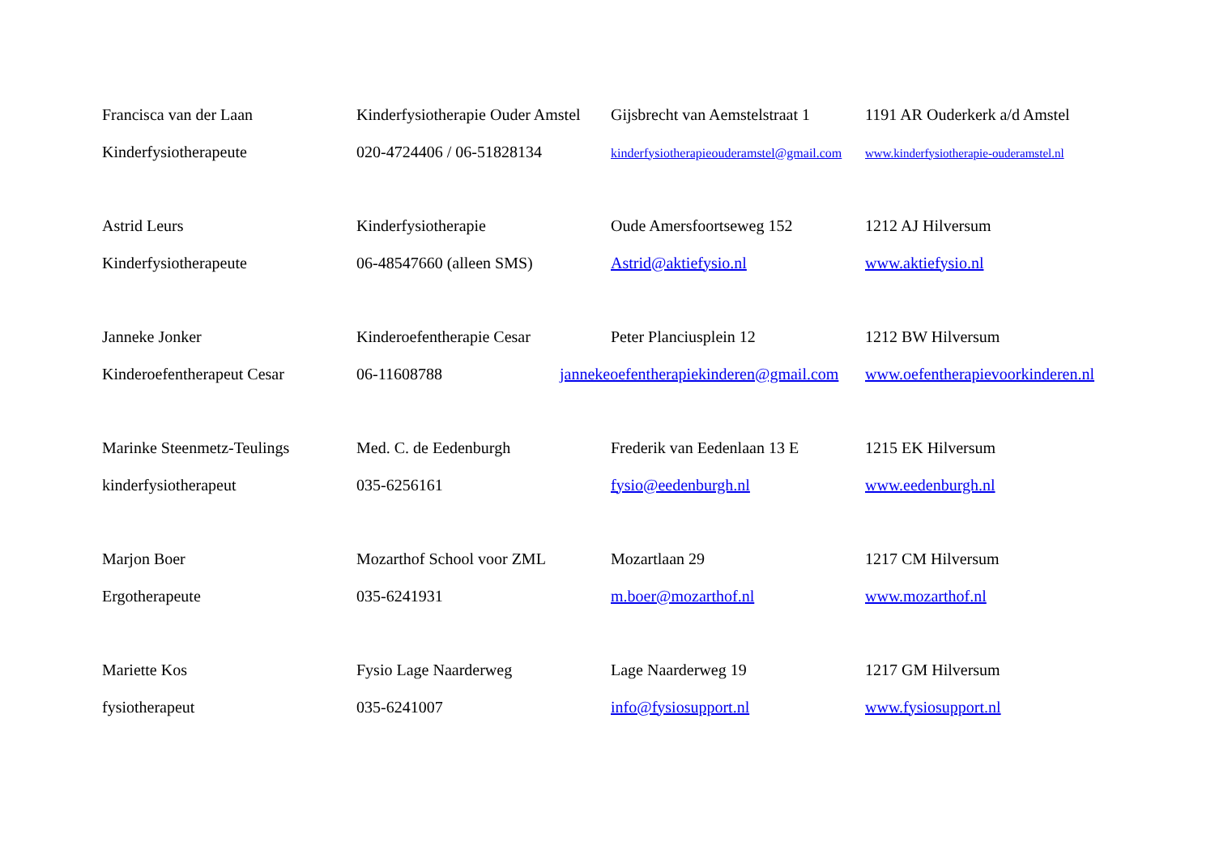| Francisca van der Laan | Kinderfysiotherapie Ouder Amstel | Gijsbrecht van Aemstelstraat 1 | 1191 AR Ouderkerk a/d Amstel |
| Kinderfysiotherapeute | 020-4724406 / 06-51828134 | kinderfysiotherapieouderamstel@gmail.com | www.kinderfysiotherapie-ouderamstel.nl |
| Astrid Leurs | Kinderfysiotherapie | Oude Amersfoortseweg 152 | 1212 AJ Hilversum |
| Kinderfysiotherapeute | 06-48547660 (alleen SMS) | Astrid@aktiefysio.nl | www.aktiefysio.nl |
| Janneke Jonker | Kinderoefentherapie Cesar | Peter Planciusplein 12 | 1212 BW Hilversum |
| Kinderoefentherapeut Cesar | 06-11608788 | jannekeoefentherapiekinderen@gmail.com | www.oefentherapievoorkinderen.nl |
| Marinke Steenmetz-Teulings | Med. C. de Eedenburgh | Frederik van Eedenlaan 13 E | 1215 EK Hilversum |
| kinderfysiotherapeut | 035-6256161 | fysio@eedenburgh.nl | www.eedenburgh.nl |
| Marjon Boer | Mozarthof School voor ZML | Mozartlaan 29 | 1217 CM Hilversum |
| Ergotherapeute | 035-6241931 | m.boer@mozarthof.nl | www.mozarthof.nl |
| Mariette Kos | Fysio Lage Naarderweg | Lage Naarderweg 19 | 1217 GM Hilversum |
| fysiotherapeut | 035-6241007 | info@fysiosupport.nl | www.fysiosupport.nl |